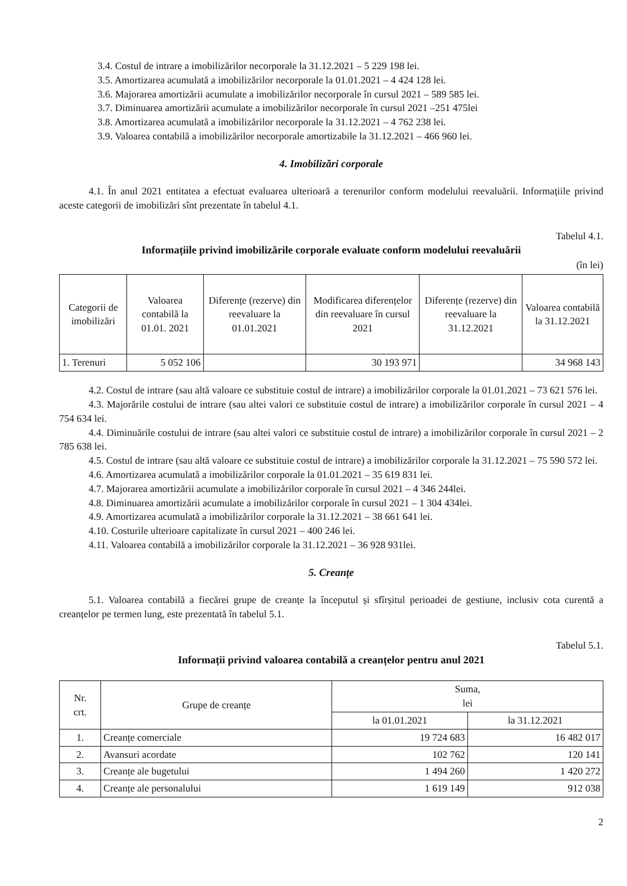3.4. Costul de intrare a imobilizărilor necorporale la 31.12.2021 – 5 229 198 lei.
3.5. Amortizarea acumulată a imobilizărilor necorporale la 01.01.2021 – 4 424 128 lei.
3.6. Majorarea amortizării acumulate a imobilizărilor necorporale în cursul 2021 – 589 585 lei.
3.7. Diminuarea amortizării acumulate a imobilizărilor necorporale în cursul 2021 –251 475lei
3.8. Amortizarea acumulată a imobilizărilor necorporale la 31.12.2021 – 4 762 238 lei.
3.9. Valoarea contabilă a imobilizărilor necorporale amortizabile la 31.12.2021 – 466 960 lei.
4. Imobilizări corporale
4.1. În anul 2021 entitatea a efectuat evaluarea ulterioară a terenurilor conform modelului reevaluării. Informațiile privind aceste categorii de imobilizări sînt prezentate în tabelul 4.1.
Tabelul 4.1.
Informațiile privind imobilizările corporale evaluate conform modelului reevaluării
(în lei)
| Categorii de imobilizări | Valoarea contabilă la 01.01. 2021 | Diferențe (rezerve) din reevaluare la 01.01.2021 | Modificarea diferențelor din reevaluare în cursul 2021 | Diferențe (rezerve) din reevaluare la 31.12.2021 | Valoarea contabilă la 31.12.2021 |
| --- | --- | --- | --- | --- | --- |
| 1. Terenuri | 5 052 106 | | 30 193 971 | | 34 968 143 |
4.2. Costul de intrare (sau altă valoare ce substituie costul de intrare) a imobilizărilor corporale la 01.01.2021 – 73 621 576 lei.
4.3. Majorările costului de intrare (sau altei valori ce substituie costul de intrare) a imobilizărilor corporale în cursul 2021 – 4 754 634 lei.
4.4. Diminuările costului de intrare (sau altei valori ce substituie costul de intrare) a imobilizărilor corporale în cursul 2021 – 2 785 638 lei.
4.5. Costul de intrare (sau altă valoare ce substituie costul de intrare) a imobilizărilor corporale la 31.12.2021 – 75 590 572 lei.
4.6. Amortizarea acumulată a imobilizărilor corporale la 01.01.2021 – 35 619 831 lei.
4.7. Majorarea amortizării acumulate a imobilizărilor corporale în cursul 2021 – 4 346 244lei.
4.8. Diminuarea amortizării acumulate a imobilizărilor corporale în cursul 2021 – 1 304 434lei.
4.9. Amortizarea acumulată a imobilizărilor corporale la 31.12.2021 – 38 661 641 lei.
4.10. Costurile ulterioare capitalizate în cursul 2021 – 400 246 lei.
4.11. Valoarea contabilă a imobilizărilor corporale la 31.12.2021 – 36 928 931lei.
5. Creanțe
5.1. Valoarea contabilă a fiecărei grupe de creanțe la începutul și sfîrșitul perioadei de gestiune, inclusiv cota curentă a creanțelor pe termen lung, este prezentată în tabelul 5.1.
Tabelul 5.1.
Informații privind valoarea contabilă a creanțelor pentru anul 2021
| Nr. crt. | Grupe de creanțe | Suma, lei | |
| --- | --- | --- | --- |
| | | la 01.01.2021 | la 31.12.2021 |
| 1. | Creanțe comerciale | 19 724 683 | 16 482 017 |
| 2. | Avansuri acordate | 102 762 | 120 141 |
| 3. | Creanțe ale bugetului | 1 494 260 | 1 420 272 |
| 4. | Creanțe ale personalului | 1 619 149 | 912 038 |
2